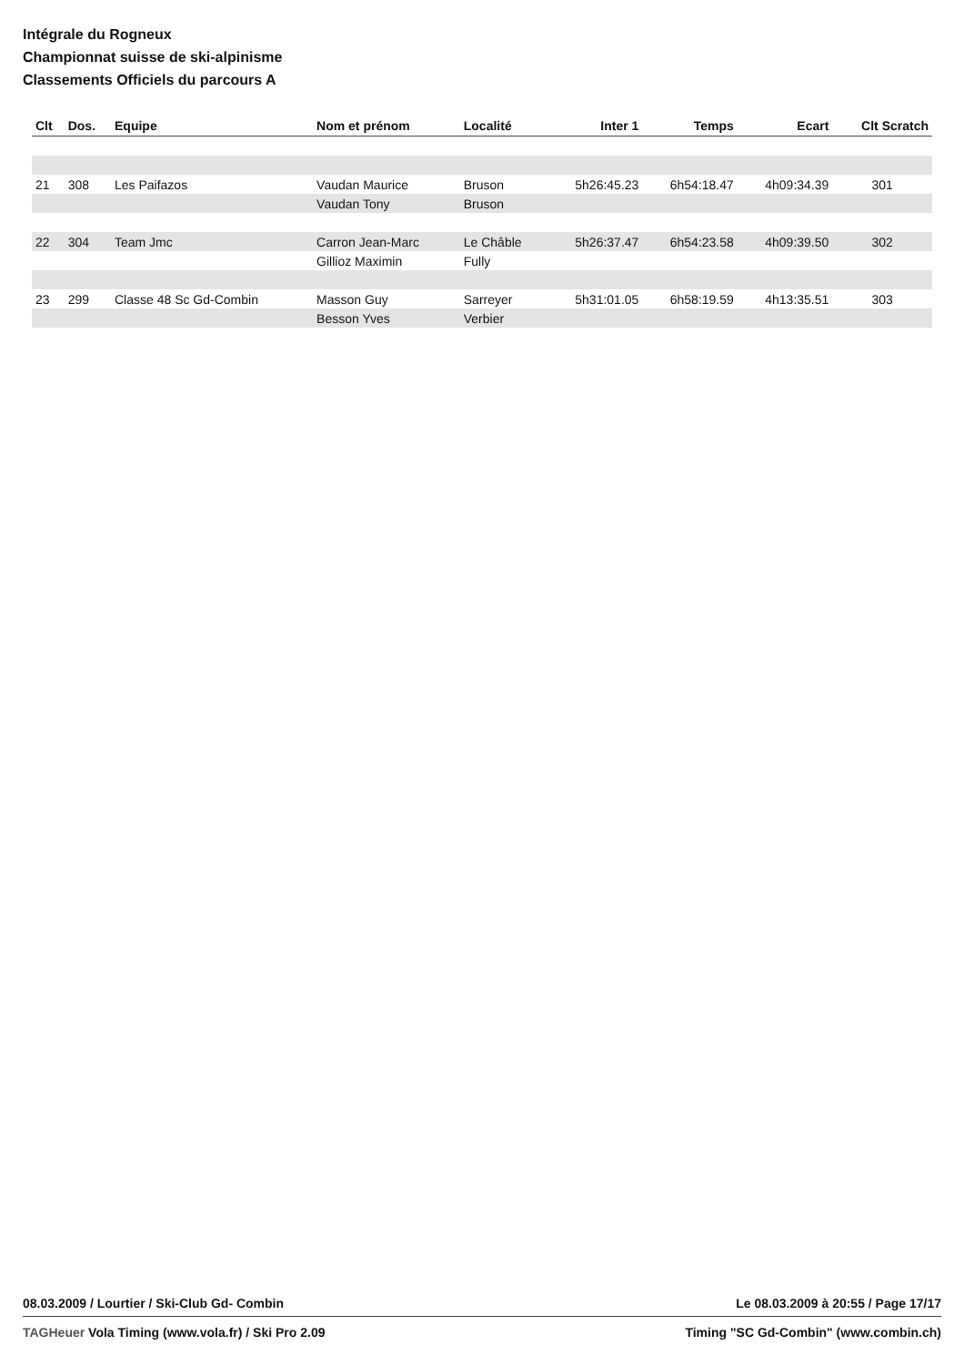Intégrale du Rogneux
Championnat suisse de ski-alpinisme
Classements Officiels du parcours A
| Clt | Dos. | Equipe | Nom et prénom | Localité | Inter 1 | Temps | Ecart | Clt Scratch |
| --- | --- | --- | --- | --- | --- | --- | --- | --- |
| 21 | 308 | Les Paifazos | Vaudan Maurice | Bruson | 5h26:45.23 | 6h54:18.47 | 4h09:34.39 | 301 |
| | | | Vaudan Tony | Bruson | | | | |
| 22 | 304 | Team Jmc | Carron Jean-Marc | Le Châble | 5h26:37.47 | 6h54:23.58 | 4h09:39.50 | 302 |
| | | | Gillioz Maximin | Fully | | | | |
| 23 | 299 | Classe 48 Sc Gd-Combin | Masson Guy | Sarreyer | 5h31:01.05 | 6h58:19.59 | 4h13:35.51 | 303 |
| | | | Besson Yves | Verbier | | | | |
08.03.2009 / Lourtier / Ski-Club Gd- Combin Le 08.03.2009 à 20:55 / Page 17/17
TAGHeuer Vola Timing (www.vola.fr) / Ski Pro 2.09 Timing "SC Gd-Combin" (www.combin.ch)